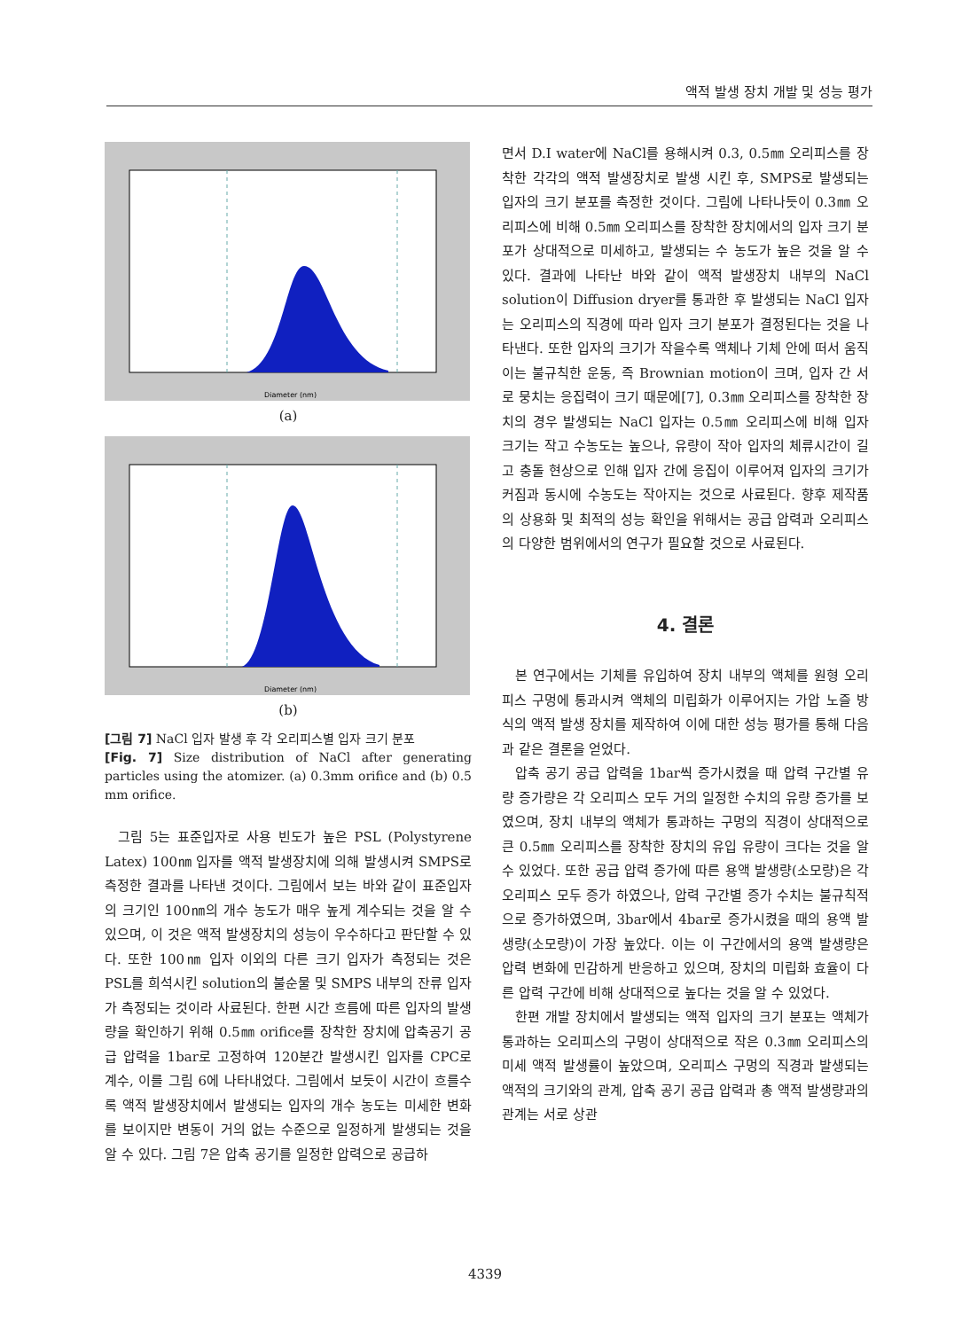액적 발생 장치 개발 및 성능 평가
Diameter (nm)
(a)
Diameter (nm)
(b)
[그림 7] NaCl 입자 발생 후 각 오리피스별 입자 크기 분포
[Fig. 7] Size distribution of NaCl after generating particles using the atomizer. (a) 0.3mm orifice and (b) 0.5 mm orifice.
그림 5는 표준입자로 사용 빈도가 높은 PSL (Polystyrene Latex) 100㎚ 입자를 액적 발생장치에 의해 발생시켜 SMPS로 측정한 결과를 나타낸 것이다. 그림에서 보는 바와 같이 표준입자의 크기인 100㎚의 개수 농도가 매우 높게 계수되는 것을 알 수 있으며, 이 것은 액적 발생장치의 성능이 우수하다고 판단할 수 있다. 또한 100㎚ 입자 이외의 다른 크기 입자가 측정되는 것은 PSL를 희석시킨 solution의 불순물 및 SMPS 내부의 잔류 입자가 측정되는 것이라 사료된다. 한편 시간 흐름에 따른 입자의 발생량을 확인하기 위해 0.5㎜ orifice를 장착한 장치에 압축공기 공급 압력을 1bar로 고정하여 120분간 발생시킨 입자를 CPC로 계수, 이를 그림 6에 나타내었다. 그림에서 보듯이 시간이 흐를수록 액적 발생장치에서 발생되는 입자의 개수 농도는 미세한 변화를 보이지만 변동이 거의 없는 수준으로 일정하게 발생되는 것을 알 수 있다. 그림 7은 압축 공기를 일정한 압력으로 공급하
면서 D.I water에 NaCl를 용해시켜 0.3, 0.5㎜ 오리피스를 장착한 각각의 액적 발생장치로 발생 시킨 후, SMPS로 발생되는 입자의 크기 분포를 측정한 것이다. 그림에 나타나듯이 0.3㎜ 오리피스에 비해 0.5㎜ 오리피스를 장착한 장치에서의 입자 크기 분포가 상대적으로 미세하고, 발생되는 수 농도가 높은 것을 알 수 있다. 결과에 나타난 바와 같이 액적 발생장치 내부의 NaCl solution이 Diffusion dryer를 통과한 후 발생되는 NaCl 입자는 오리피스의 직경에 따라 입자 크기 분포가 결정된다는 것을 나타낸다. 또한 입자의 크기가 작을수록 액체나 기체 안에 떠서 움직이는 불규칙한 운동, 즉 Brownian motion이 크며, 입자 간 서로 뭉치는 응집력이 크기 때문에[7], 0.3㎜ 오리피스를 장착한 장치의 경우 발생되는 NaCl 입자는 0.5㎜ 오리피스에 비해 입자 크기는 작고 수농도는 높으나, 유량이 작아 입자의 체류시간이 길고 충돌 현상으로 인해 입자 간에 응집이 이루어져 입자의 크기가 커짐과 동시에 수농도는 작아지는 것으로 사료된다. 향후 제작품의 상용화 및 최적의 성능 확인을 위해서는 공급 압력과 오리피스의 다양한 범위에서의 연구가 필요할 것으로 사료된다.
4. 결론
본 연구에서는 기체를 유입하여 장치 내부의 액체를 원형 오리피스 구멍에 통과시켜 액체의 미립화가 이루어지는 가압 노즐 방식의 액적 발생 장치를 제작하여 이에 대한 성능 평가를 통해 다음과 같은 결론을 얻었다.
압축 공기 공급 압력을 1bar씩 증가시켰을 때 압력 구간별 유량 증가량은 각 오리피스 모두 거의 일정한 수치의 유량 증가를 보였으며, 장치 내부의 액체가 통과하는 구멍의 직경이 상대적으로 큰 0.5㎜ 오리피스를 장착한 장치의 유입 유량이 크다는 것을 알 수 있었다. 또한 공급 압력 증가에 따른 용액 발생량(소모량)은 각 오리피스 모두 증가 하였으나, 압력 구간별 증가 수치는 불규칙적으로 증가하였으며, 3bar에서 4bar로 증가시켰을 때의 용액 발생량(소모량)이 가장 높았다. 이는 이 구간에서의 용액 발생량은 압력 변화에 민감하게 반응하고 있으며, 장치의 미립화 효율이 다른 압력 구간에 비해 상대적으로 높다는 것을 알 수 있었다.
한편 개발 장치에서 발생되는 액적 입자의 크기 분포는 액체가 통과하는 오리피스의 구멍이 상대적으로 작은 0.3㎜ 오리피스의 미세 액적 발생률이 높았으며, 오리피스 구멍의 직경과 발생되는 액적의 크기와의 관계, 압축 공기 공급 압력과 총 액적 발생량과의 관계는 서로 상관
4339